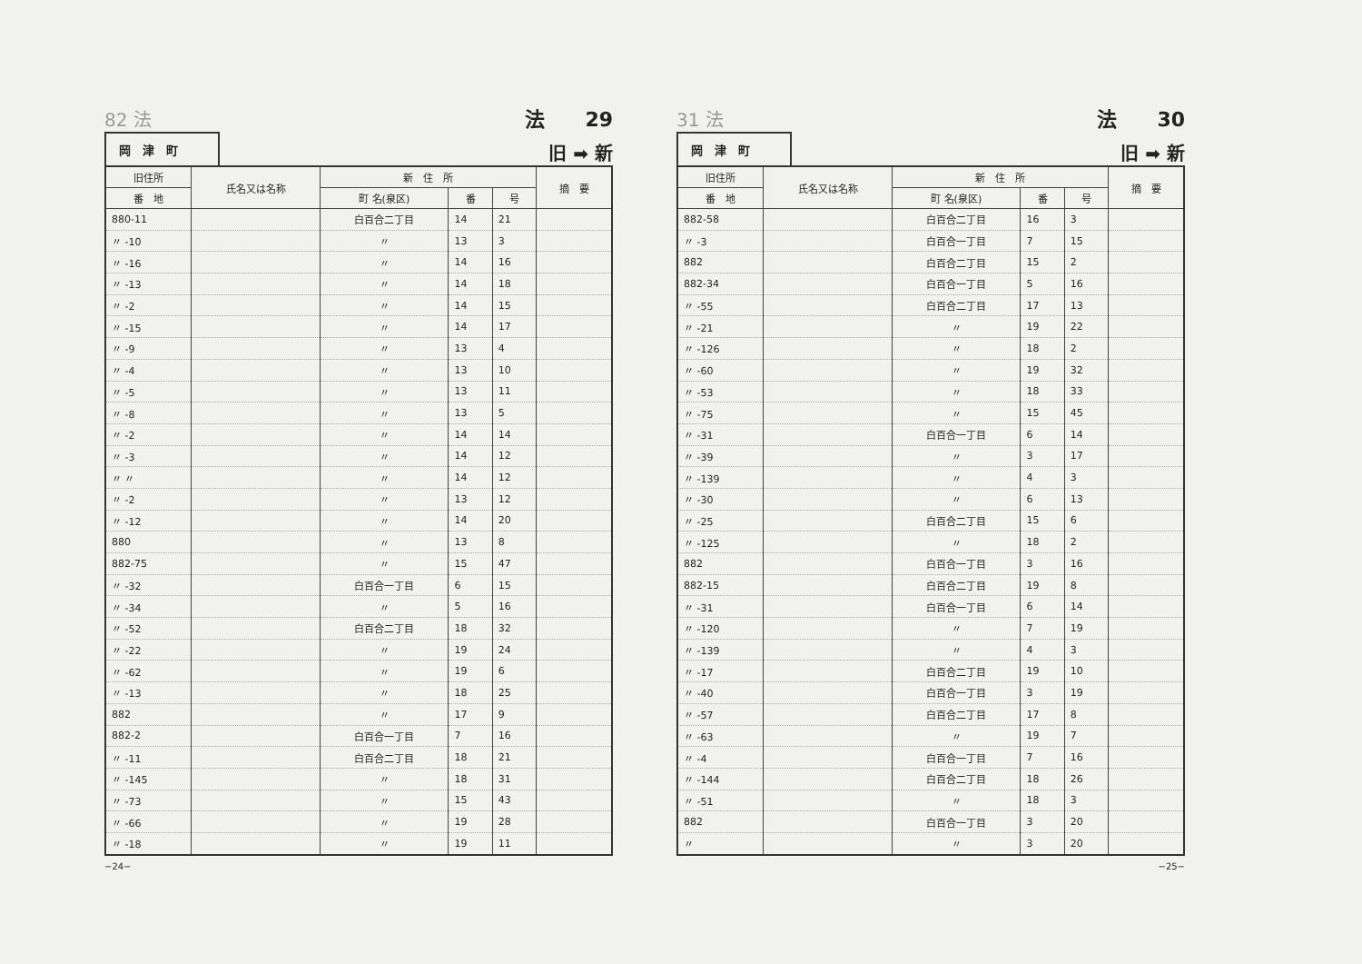82 法 法　　29
岡　津　町
旧 ➡ 新
| 旧住所 | 氏名又は名称 | 新 住 所 | | | 摘 要 |
| --- | --- | --- | --- | --- | --- |
| 番 地 | | 町 名(泉区) | 番 | 号 | |
| 880-11 | | 白百合二丁目 | 14 | 21 | |
| 〃 -10 | | 〃 | 13 | 3 | |
| 〃 -16 | | 〃 | 14 | 16 | |
| 〃 -13 | | 〃 | 14 | 18 | |
| 〃 -2 | | 〃 | 14 | 15 | |
| 〃 -15 | | 〃 | 14 | 17 | |
| 〃 -9 | | 〃 | 13 | 4 | |
| 〃 -4 | | 〃 | 13 | 10 | |
| 〃 -5 | | 〃 | 13 | 11 | |
| 〃 -8 | | 〃 | 13 | 5 | |
| 〃 -2 | | 〃 | 14 | 14 | |
| 〃 -3 | | 〃 | 14 | 12 | |
| 〃 〃 | | 〃 | 14 | 12 | |
| 〃 -2 | | 〃 | 13 | 12 | |
| 〃 -12 | | 〃 | 14 | 20 | |
| 880 | | 〃 | 13 | 8 | |
| 882-75 | | 〃 | 15 | 47 | |
| 〃 -32 | | 白百合一丁目 | 6 | 15 | |
| 〃 -34 | | 〃 | 5 | 16 | |
| 〃 -52 | | 白百合二丁目 | 18 | 32 | |
| 〃 -22 | | 〃 | 19 | 24 | |
| 〃 -62 | | 〃 | 19 | 6 | |
| 〃 -13 | | 〃 | 18 | 25 | |
| 882 | | 〃 | 17 | 9 | |
| 882-2 | | 白百合一丁目 | 7 | 16 | |
| 〃 -11 | | 白百合二丁目 | 18 | 21 | |
| 〃 -145 | | 〃 | 18 | 31 | |
| 〃 -73 | | 〃 | 15 | 43 | |
| 〃 -66 | | 〃 | 19 | 28 | |
| 〃 -18 | | 〃 | 19 | 11 | |
−24−
31 法 法　　30
岡　津　町
旧 ➡ 新
| 旧住所 | 氏名又は名称 | 新 住 所 | | | 摘 要 |
| --- | --- | --- | --- | --- | --- |
| 番 地 | | 町 名(泉区) | 番 | 号 | |
| 882-58 | | 白百合二丁目 | 16 | 3 | |
| 〃 -3 | | 白百合一丁目 | 7 | 15 | |
| 882 | | 白百合二丁目 | 15 | 2 | |
| 882-34 | | 白百合一丁目 | 5 | 16 | |
| 〃 -55 | | 白百合二丁目 | 17 | 13 | |
| 〃 -21 | | 〃 | 19 | 22 | |
| 〃 -126 | | 〃 | 18 | 2 | |
| 〃 -60 | | 〃 | 19 | 32 | |
| 〃 -53 | | 〃 | 18 | 33 | |
| 〃 -75 | | 〃 | 15 | 45 | |
| 〃 -31 | | 白百合一丁目 | 6 | 14 | |
| 〃 -39 | | 〃 | 3 | 17 | |
| 〃 -139 | | 〃 | 4 | 3 | |
| 〃 -30 | | 〃 | 6 | 13 | |
| 〃 -25 | | 白百合二丁目 | 15 | 6 | |
| 〃 -125 | | 〃 | 18 | 2 | |
| 882 | | 白百合一丁目 | 3 | 16 | |
| 882-15 | | 白百合二丁目 | 19 | 8 | |
| 〃 -31 | | 白百合一丁目 | 6 | 14 | |
| 〃 -120 | | 〃 | 7 | 19 | |
| 〃 -139 | | 〃 | 4 | 3 | |
| 〃 -17 | | 白百合二丁目 | 19 | 10 | |
| 〃 -40 | | 白百合一丁目 | 3 | 19 | |
| 〃 -57 | | 白百合二丁目 | 17 | 8 | |
| 〃 -63 | | 〃 | 19 | 7 | |
| 〃 -4 | | 白百合一丁目 | 7 | 16 | |
| 〃 -144 | | 白百合二丁目 | 18 | 26 | |
| 〃 -51 | | 〃 | 18 | 3 | |
| 882 | | 白百合一丁目 | 3 | 20 | |
| 〃 | | 〃 | 3 | 20 | |
−25−